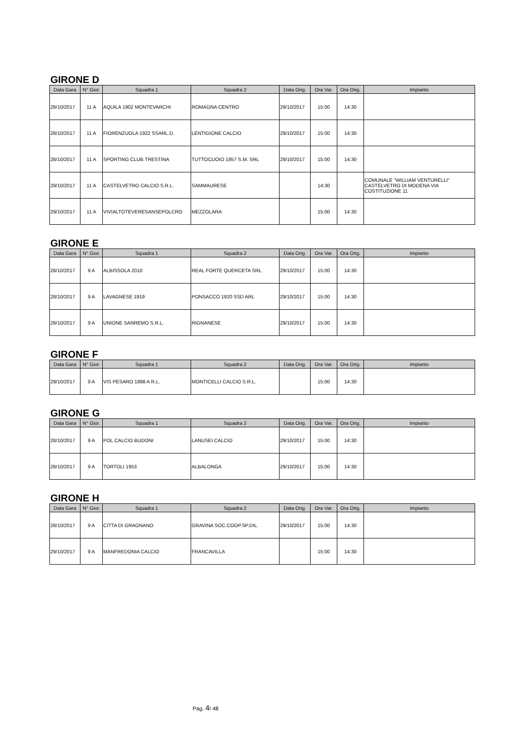GIRONE D
| Data Gara | N° Gior. | Squadra 1 | Squadra 2 | Data Orig. | Ora Var. | Ora Orig. | Impianto |
| --- | --- | --- | --- | --- | --- | --- | --- |
| 28/10/2017 | 11 A | AQUILA 1902 MONTEVARCHI | ROMAGNA CENTRO | 29/10/2017 | 15:00 | 14:30 | |
| 28/10/2017 | 11 A | FIORENZUOLA 1922 SSARL.D. | LENTIGIONE CALCIO | 29/10/2017 | 15:00 | 14:30 | |
| 28/10/2017 | 11 A | SPORTING CLUB TRESTINA | TUTTOCUOIO 1957 S.M. SRL | 29/10/2017 | 15:00 | 14:30 | |
| 29/10/2017 | 11 A | CASTELVETRO CALCIO S.R.L. | SAMMAURESE | | 14:30 | | COMUNALE "WILLIAM VENTURELLI" CASTELVETRO DI MODENA VIA COSTITUZIONE 11 |
| 29/10/2017 | 11 A | VIVIALTOTEVERESANSEPOLCRO | MEZZOLARA | | 15:00 | 14:30 | |
GIRONE E
| Data Gara | N° Gior. | Squadra 1 | Squadra 2 | Data Orig. | Ora Var. | Ora Orig. | Impianto |
| --- | --- | --- | --- | --- | --- | --- | --- |
| 28/10/2017 | 9 A | ALBISSOLA 2010 | REAL FORTE QUERCETA SRL | 29/10/2017 | 15:00 | 14:30 | |
| 28/10/2017 | 9 A | LAVAGNESE 1919 | PONSACCO 1920 SSD ARL | 29/10/2017 | 15:00 | 14:30 | |
| 28/10/2017 | 9 A | UNIONE SANREMO S.R.L. | RIGNANESE | 29/10/2017 | 15:00 | 14:30 | |
GIRONE F
| Data Gara | N° Gior. | Squadra 1 | Squadra 2 | Data Orig. | Ora Var. | Ora Orig. | Impianto |
| --- | --- | --- | --- | --- | --- | --- | --- |
| 29/10/2017 | 9 A | VIS PESARO 1898 A R.L. | MONTICELLI CALCIO S.R.L. | | 15:00 | 14:30 | |
GIRONE G
| Data Gara | N° Gior. | Squadra 1 | Squadra 2 | Data Orig. | Ora Var. | Ora Orig. | Impianto |
| --- | --- | --- | --- | --- | --- | --- | --- |
| 28/10/2017 | 9 A | POL.CALCIO BUDONI | LANUSEI CALCIO | 29/10/2017 | 15:00 | 14:30 | |
| 28/10/2017 | 9 A | TORTOLI 1953 | ALBALONGA | 29/10/2017 | 15:00 | 14:30 | |
GIRONE H
| Data Gara | N° Gior. | Squadra 1 | Squadra 2 | Data Orig. | Ora Var. | Ora Orig. | Impianto |
| --- | --- | --- | --- | --- | --- | --- | --- |
| 28/10/2017 | 9 A | CITTA DI GRAGNANO | GRAVINA SOC.COOP.SP.DIL. | 29/10/2017 | 15:00 | 14:30 | |
| 29/10/2017 | 9 A | MANFREDONIA CALCIO | FRANCAVILLA | | 15:00 | 14:30 | |
Pag. 4/ 48